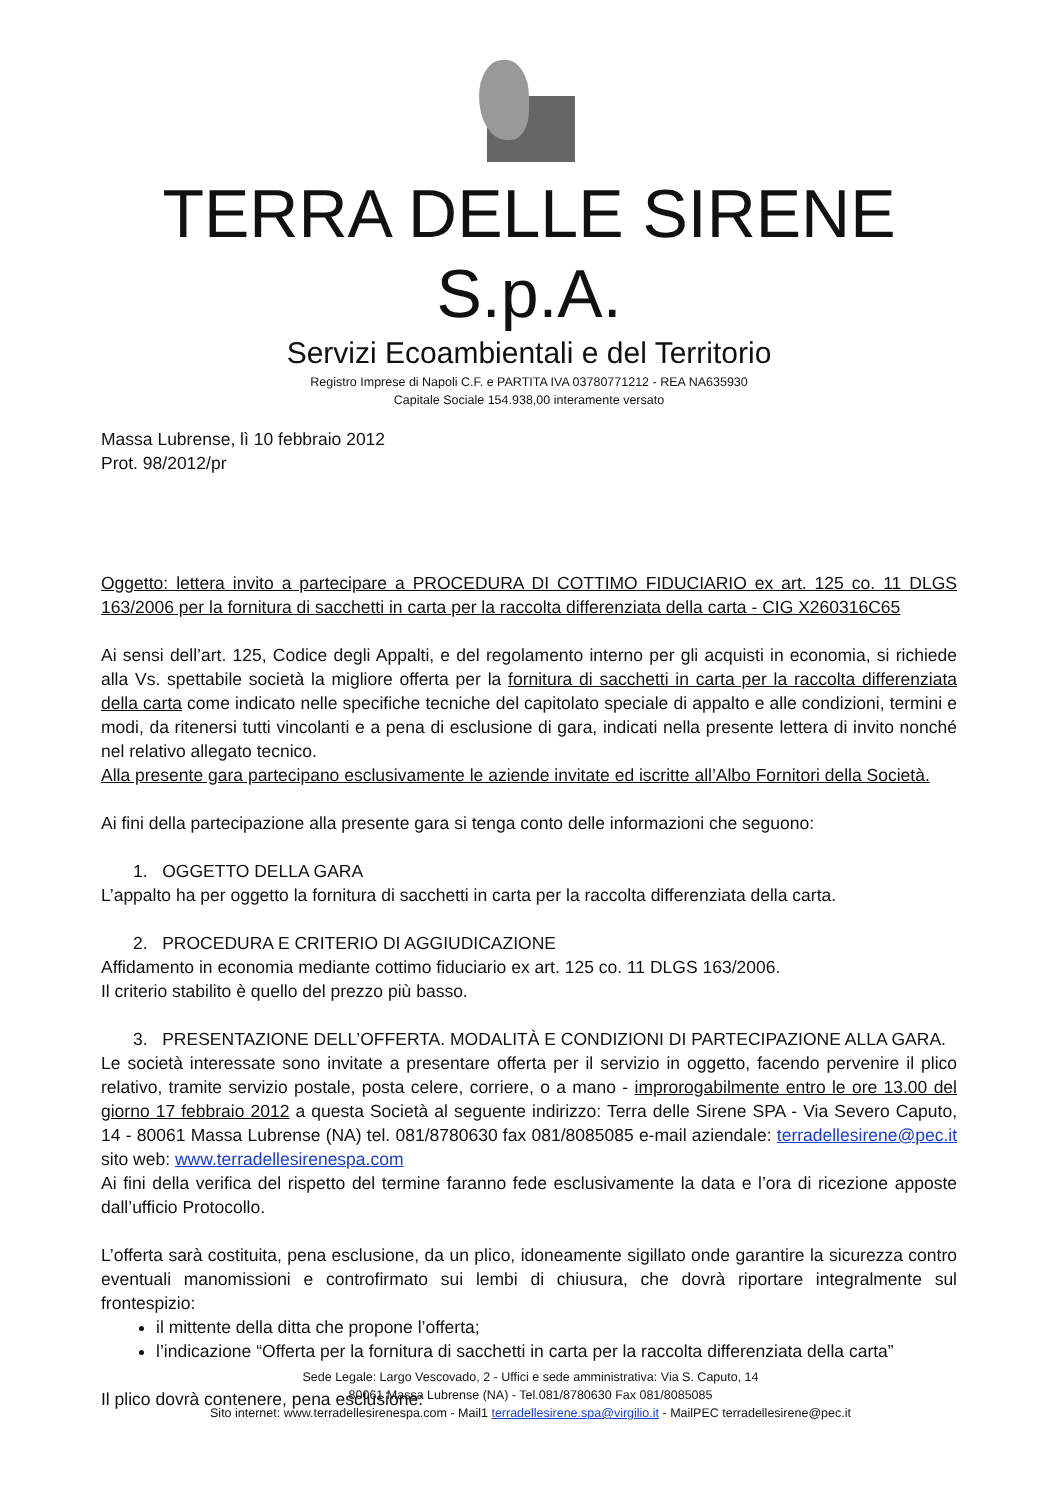TERRA DELLE SIRENE S.p.A.
Servizi Ecoambientali e del Territorio
Registro Imprese di Napoli C.F. e PARTITA IVA 03780771212 - REA NA635930
Capitale Sociale 154.938,00 interamente versato
Massa Lubrense, lì 10 febbraio 2012
Prot. 98/2012/pr
Oggetto: lettera invito a partecipare a PROCEDURA DI COTTIMO FIDUCIARIO ex art. 125 co. 11 DLGS 163/2006 per la fornitura di sacchetti in carta per la raccolta differenziata della carta - CIG X260316C65
Ai sensi dell’art. 125, Codice degli Appalti, e del regolamento interno per gli acquisti in economia, si richiede alla Vs. spettabile società la migliore offerta per la fornitura di sacchetti in carta per la raccolta differenziata della carta come indicato nelle specifiche tecniche del capitolato speciale di appalto e alle condizioni, termini e modi, da ritenersi tutti vincolanti e a pena di esclusione di gara, indicati nella presente lettera di invito nonché nel relativo allegato tecnico.
Alla presente gara partecipano esclusivamente le aziende invitate ed iscritte all’Albo Fornitori della Società.
Ai fini della partecipazione alla presente gara si tenga conto delle informazioni che seguono:
1. OGGETTO DELLA GARA
L’appalto ha per oggetto la fornitura di sacchetti in carta per la raccolta differenziata della carta.
2. PROCEDURA E CRITERIO DI AGGIUDICAZIONE
Affidamento in economia mediante cottimo fiduciario ex art. 125 co. 11 DLGS 163/2006.
Il criterio stabilito è quello del prezzo più basso.
3. PRESENTAZIONE DELL’OFFERTA. MODALITÀ E CONDIZIONI DI PARTECIPAZIONE ALLA GARA.
Le società interessate sono invitate a presentare offerta per il servizio in oggetto, facendo pervenire il plico relativo, tramite servizio postale, posta celere, corriere, o a mano - improrogabilmente entro le ore 13.00 del giorno 17 febbraio 2012 a questa Società al seguente indirizzo: Terra delle Sirene SPA - Via Severo Caputo, 14 - 80061 Massa Lubrense (NA) tel. 081/8780630 fax 081/8085085 e-mail aziendale: terradellesirene@pec.it sito web: www.terradellesirenespa.com
Ai fini della verifica del rispetto del termine faranno fede esclusivamente la data e l’ora di ricezione apposte dall’ufficio Protocollo.
L’offerta sarà costituita, pena esclusione, da un plico, idoneamente sigillato onde garantire la sicurezza contro eventuali manomissioni e controfirmato sui lembi di chiusura, che dovrà riportare integralmente sul frontespizio:
il mittente della ditta che propone l’offerta;
l’indicazione “Offerta per la fornitura di sacchetti in carta per la raccolta differenziata della carta”
Il plico dovrà contenere, pena esclusione:
Sede Legale: Largo Vescovado, 2 - Uffici e sede amministrativa: Via S. Caputo, 14
80061 Massa Lubrense (NA) - Tel.081/8780630 Fax 081/8085085
Sito internet: www.terradellesirenespa.com - Mail1 terradellesirene.spa@virgilio.it - MailPEC terradellesirene@pec.it